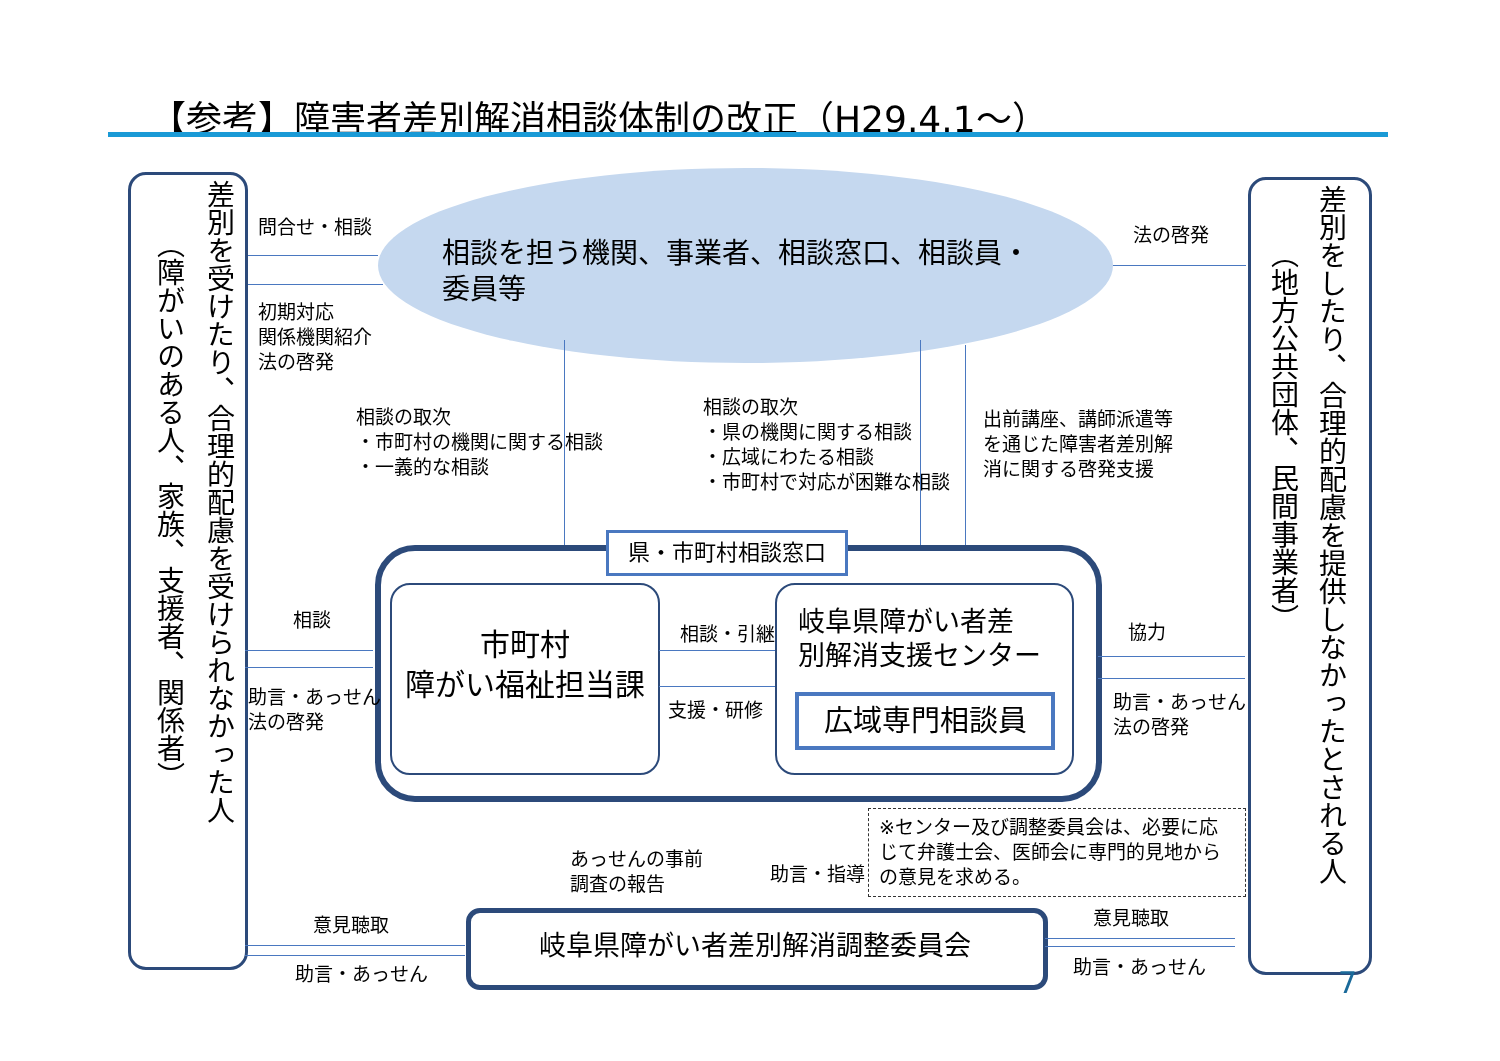【参考】障害者差別解消相談体制の改正（H29.4.1～）
差別を受けたり、合理的配慮を受けられなかった人
（障がいのある人、家族、支援者、関係者）
差別をしたり、合理的配慮を提供しなかったとされる人
（地方公共団体、民間事業者）
相談を担う機関、事業者、相談窓口、相談員・
委員等
問合せ・相談
初期対応
関係機関紹介
法の啓発
法の啓発
相談の取次
・市町村の機関に関する相談
・一義的な相談
相談の取次
・県の機関に関する相談
・広域にわたる相談
・市町村で対応が困難な相談
出前講座、講師派遣等
を通じた障害者差別解
消に関する啓発支援
県・市町村相談窓口
市町村
障がい福祉担当課
岐阜県障がい者差
別解消支援センター
広域専門相談員
相談・引継
支援・研修
相談
助言・あっせん
法の啓発
協力
助言・あっせん
法の啓発
あっせんの事前
調査の報告
助言・指導
※センター及び調整委員会は、必要に応じて弁護士会、医師会に専門的見地からの意見を求める。
岐阜県障がい者差別解消調整委員会
意見聴取
助言・あっせん
意見聴取
助言・あっせん
7